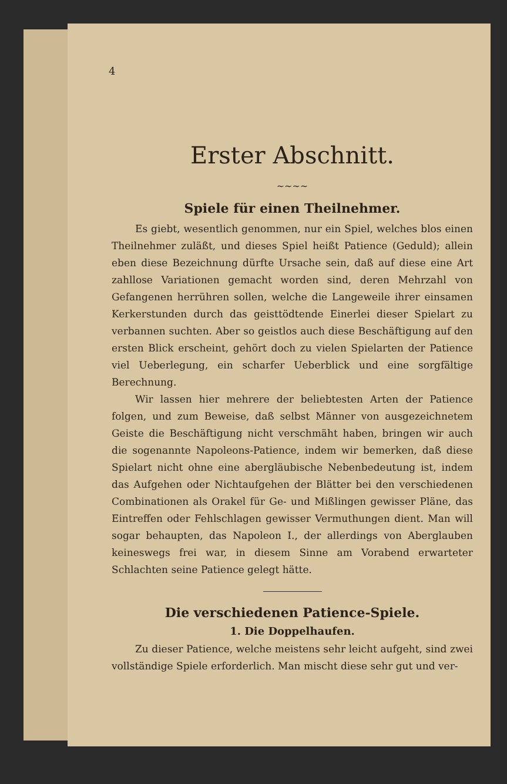4
Erster Abschnitt.
~~~~
Spiele für einen Theilnehmer.
Es giebt, wesentlich genommen, nur ein Spiel, welches blos einen Theilnehmer zuläßt, und dieses Spiel heißt Patience (Geduld); allein eben diese Bezeichnung dürfte Ursache sein, daß auf diese eine Art zahllose Variationen gemacht worden sind, deren Mehrzahl von Gefangenen herrühren sollen, welche die Langeweile ihrer einsamen Kerkerstunden durch das geisttödtende Einerlei dieser Spielart zu verbannen suchten. Aber so geistlos auch diese Beschäftigung auf den ersten Blick erscheint, gehört doch zu vielen Spielarten der Patience viel Ueberlegung, ein scharfer Ueberblick und eine sorgfältige Berechnung.
Wir lassen hier mehrere der beliebtesten Arten der Patience folgen, und zum Beweise, daß selbst Männer von ausgezeichnetem Geiste die Beschäftigung nicht verschmäht haben, bringen wir auch die sogenannte Napoleons-Patience, indem wir bemerken, daß diese Spielart nicht ohne eine abergläubische Nebenbedeutung ist, indem das Aufgehen oder Nichtaufgehen der Blätter bei den verschiedenen Combinationen als Orakel für Ge- und Mißlingen gewisser Pläne, das Eintreffen oder Fehlschlagen gewisser Vermuthungen dient. Man will sogar behaupten, das Napoleon I., der allerdings von Aberglauben keineswegs frei war, in diesem Sinne am Vorabend erwarteter Schlachten seine Patience gelegt hätte.
Die verschiedenen Patience-Spiele.
1. Die Doppelhaufen.
Zu dieser Patience, welche meistens sehr leicht aufgeht, sind zwei vollständige Spiele erforderlich. Man mischt diese sehr gut und ver-